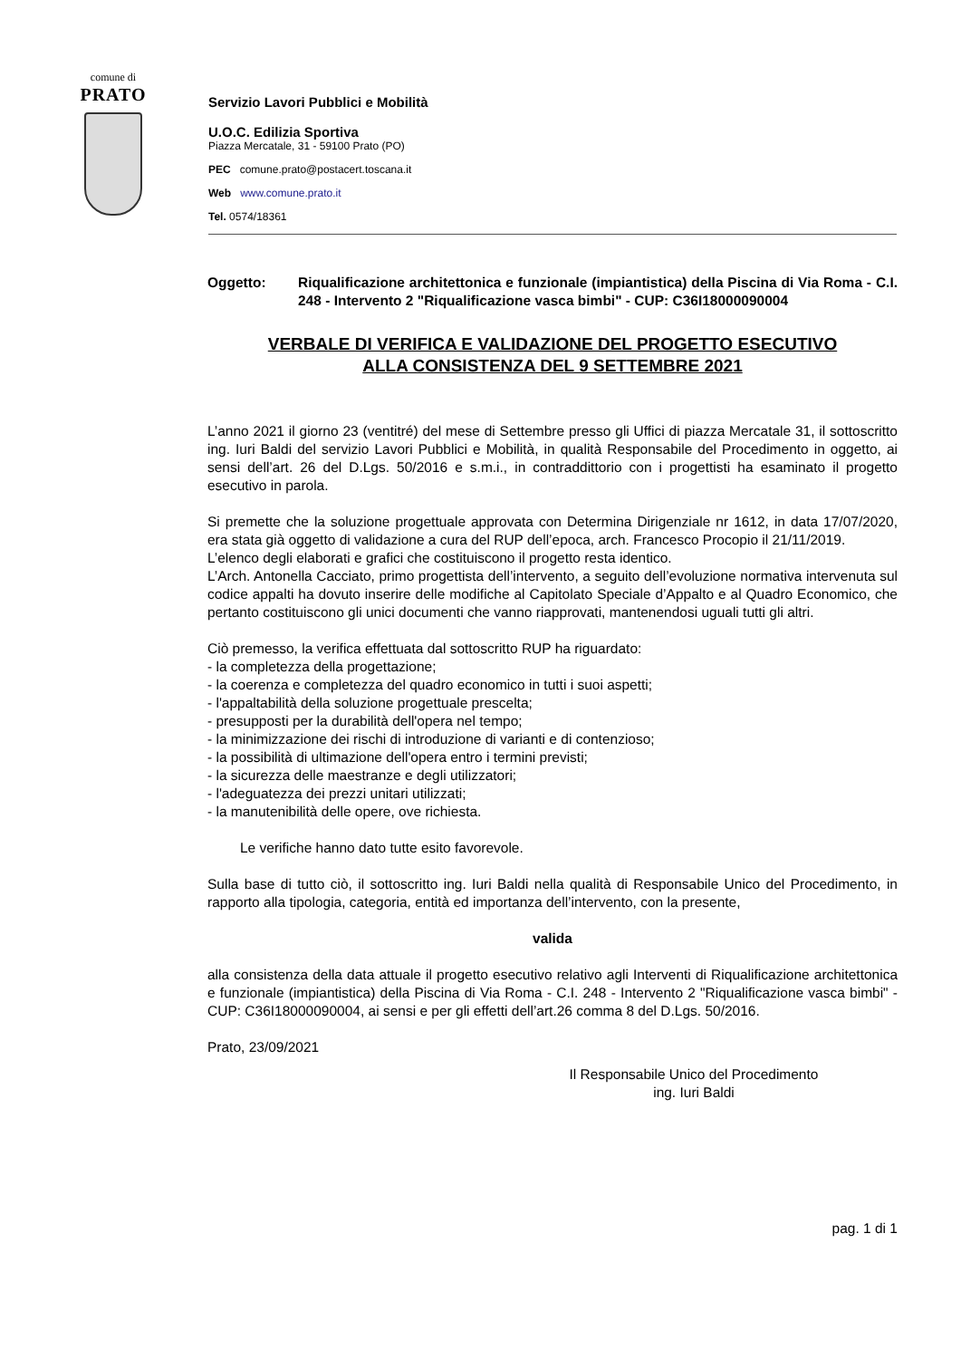comune di
PRATO
Servizio Lavori Pubblici e Mobilità
U.O.C. Edilizia Sportiva
Piazza Mercatale, 31 - 59100 Prato (PO)
PEC comune.prato@postacert.toscana.it
Web www.comune.prato.it
Tel. 0574/18361
Oggetto: Riqualificazione architettonica e funzionale (impiantistica) della Piscina di Via Roma - C.I. 248 - Intervento 2 "Riqualificazione vasca bimbi" - CUP: C36I18000090004
VERBALE DI VERIFICA E VALIDAZIONE DEL PROGETTO ESECUTIVO
ALLA CONSISTENZA DEL 9 SETTEMBRE 2021
L’anno 2021 il giorno 23 (ventitré) del mese di Settembre presso gli Uffici di piazza Mercatale 31, il sottoscritto ing. Iuri Baldi del servizio Lavori Pubblici e Mobilità, in qualità Responsabile del Procedimento in oggetto, ai sensi dell’art. 26 del D.Lgs. 50/2016 e s.m.i., in contraddittorio con i progettisti ha esaminato il progetto esecutivo in parola.
Si premette che la soluzione progettuale approvata con Determina Dirigenziale nr 1612, in data 17/07/2020, era stata già oggetto di validazione a cura del RUP dell’epoca, arch. Francesco Procopio il 21/11/2019.
L’elenco degli elaborati e grafici che costituiscono il progetto resta identico.
L’Arch. Antonella Cacciato, primo progettista dell’intervento, a seguito dell’evoluzione normativa intervenuta sul codice appalti ha dovuto inserire delle modifiche al Capitolato Speciale d’Appalto e al Quadro Economico, che pertanto costituiscono gli unici documenti che vanno riapprovati, mantenendosi uguali tutti gli altri.
Ciò premesso, la verifica effettuata dal sottoscritto RUP ha riguardato:
- la completezza della progettazione;
- la coerenza e completezza del quadro economico in tutti i suoi aspetti;
- l'appaltabilità della soluzione progettuale prescelta;
- presupposti per la durabilità dell'opera nel tempo;
- la minimizzazione dei rischi di introduzione di varianti e di contenzioso;
- la possibilità di ultimazione dell'opera entro i termini previsti;
- la sicurezza delle maestranze e degli utilizzatori;
- l'adeguatezza dei prezzi unitari utilizzati;
- la manutenibilità delle opere, ove richiesta.
Le verifiche hanno dato tutte esito favorevole.
Sulla base di tutto ciò, il sottoscritto ing. Iuri Baldi nella qualità di Responsabile Unico del Procedimento, in rapporto alla tipologia, categoria, entità ed importanza dell’intervento, con la presente,
valida
alla consistenza della data attuale il progetto esecutivo relativo agli Interventi di Riqualificazione architettonica e funzionale (impiantistica) della Piscina di Via Roma - C.I. 248 - Intervento 2 "Riqualificazione vasca bimbi" - CUP: C36I18000090004, ai sensi e per gli effetti dell’art.26 comma 8 del D.Lgs. 50/2016.
Prato, 23/09/2021
Il Responsabile Unico del Procedimento
ing. Iuri Baldi
pag. 1 di 1